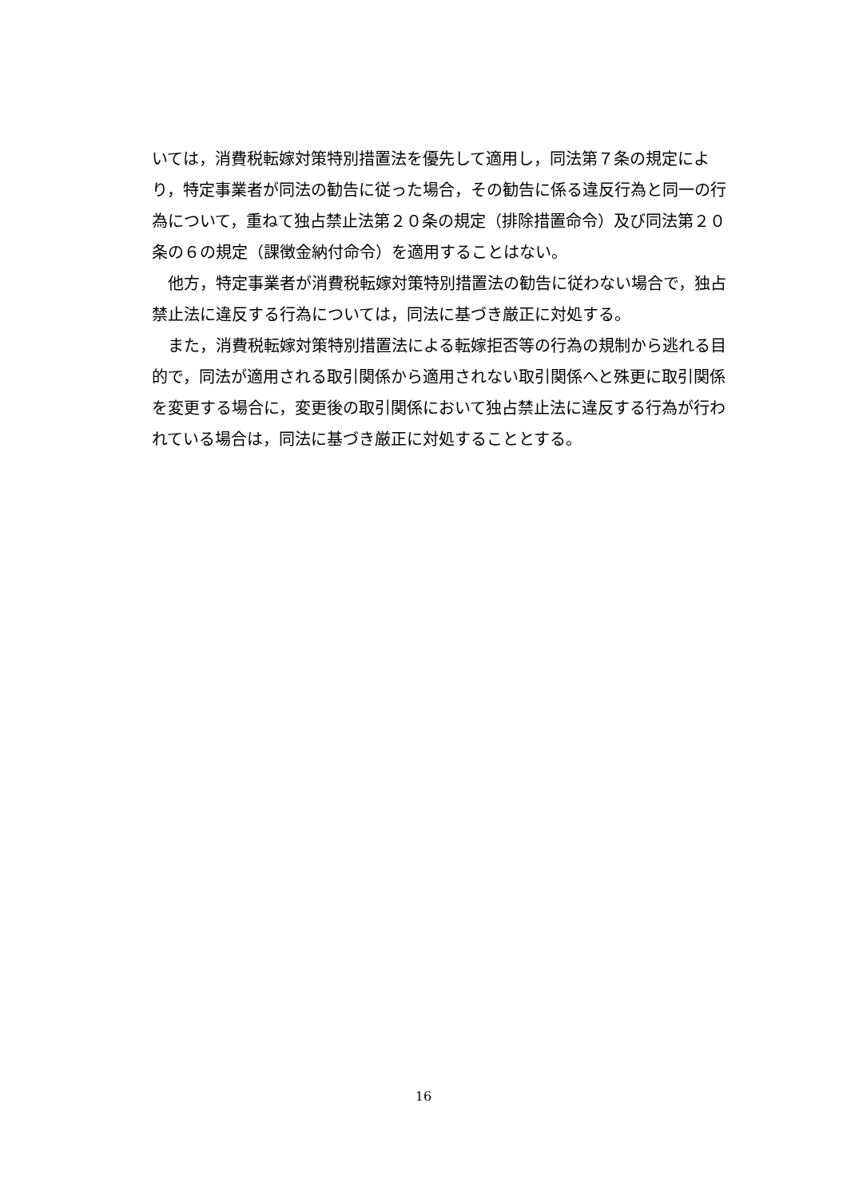いては，消費税転嫁対策特別措置法を優先して適用し，同法第７条の規定により，特定事業者が同法の勧告に従った場合，その勧告に係る違反行為と同一の行為について，重ねて独占禁止法第２０条の規定（排除措置命令）及び同法第２０条の６の規定（課徴金納付命令）を適用することはない。
　他方，特定事業者が消費税転嫁対策特別措置法の勧告に従わない場合で，独占禁止法に違反する行為については，同法に基づき厳正に対処する。
　また，消費税転嫁対策特別措置法による転嫁拒否等の行為の規制から逃れる目的で，同法が適用される取引関係から適用されない取引関係へと殊更に取引関係を変更する場合に，変更後の取引関係において独占禁止法に違反する行為が行われている場合は，同法に基づき厳正に対処することとする。
16